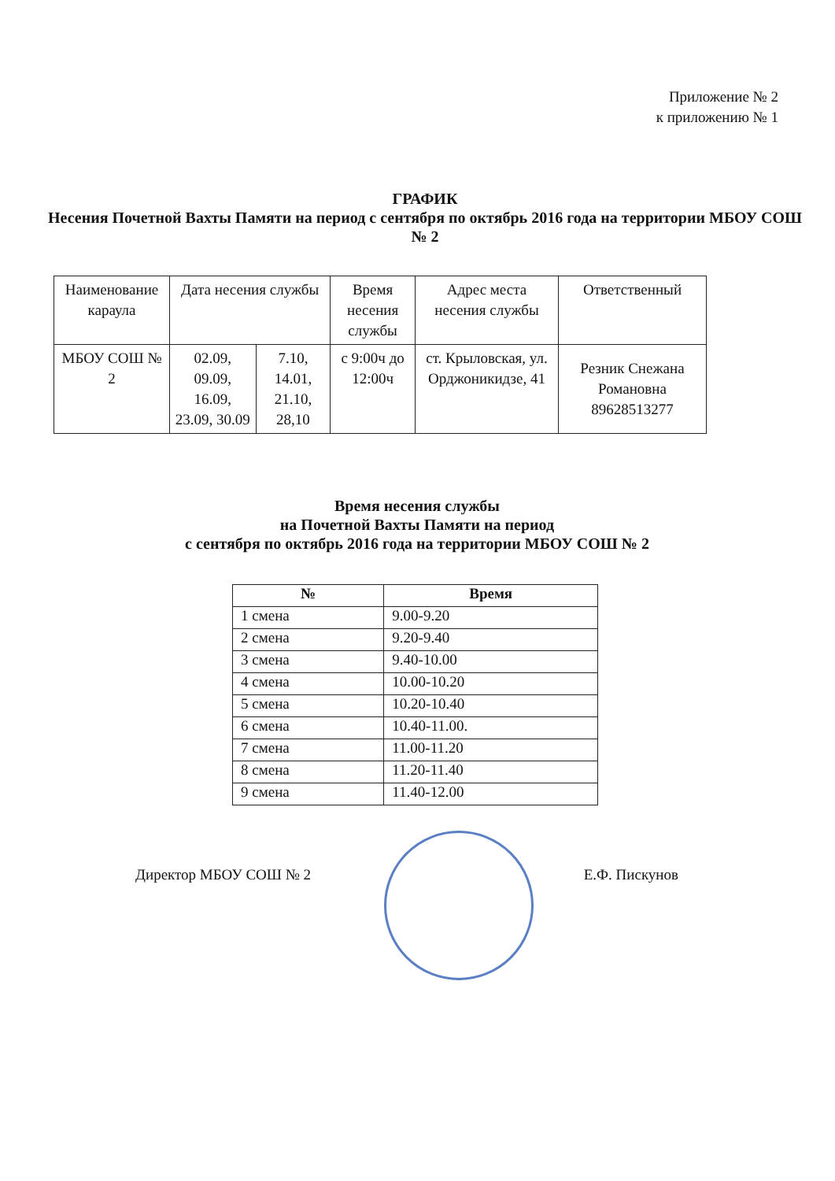Приложение № 2
к приложению № 1
ГРАФИК
Несения Почетной Вахты Памяти на период с сентября по октябрь 2016 года на территории МБОУ СОШ № 2
| Наименование караула | Дата несения службы | | Время несения службы | Адрес места несения службы | Ответственный |
| МБОУ СОШ № 2 | 02.09, 09.09, 16.09, 23.09, 30.09 | 7.10, 14.01, 21.10, 28,10 | с 9:00ч до 12:00ч | ст. Крыловская, ул. Орджоникидзе, 41 | Резник Снежана Романовна 89628513277 |
Время несения службы
на Почетной Вахты Памяти на период
с сентября по октябрь 2016 года на территории МБОУ СОШ № 2
| № | Время |
| --- | --- |
| 1 смена | 9.00-9.20 |
| 2 смена | 9.20-9.40 |
| 3 смена | 9.40-10.00 |
| 4 смена | 10.00-10.20 |
| 5 смена | 10.20-10.40 |
| 6 смена | 10.40-11.00. |
| 7 смена | 11.00-11.20 |
| 8 смена | 11.20-11.40 |
| 9 смена | 11.40-12.00 |
Директор МБОУ СОШ № 2 Е.Ф. Пискунов